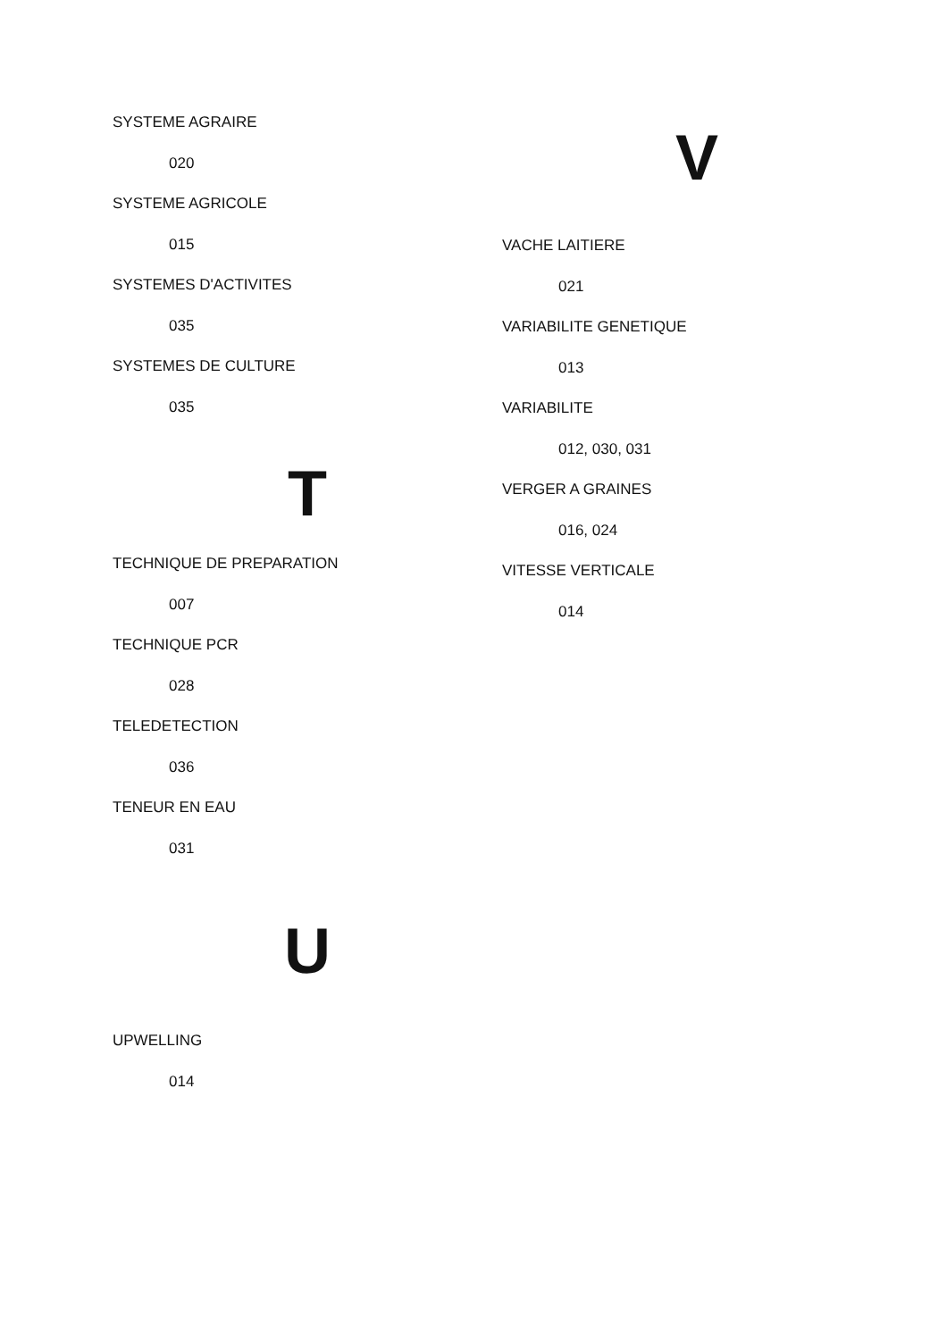SYSTEME AGRAIRE
020
SYSTEME AGRICOLE
015
SYSTEMES D'ACTIVITES
035
SYSTEMES DE CULTURE
035
T
TECHNIQUE DE PREPARATION
007
TECHNIQUE PCR
028
TELEDETECTION
036
TENEUR EN EAU
031
U
UPWELLING
014
V
VACHE LAITIERE
021
VARIABILITE GENETIQUE
013
VARIABILITE
012, 030, 031
VERGER A GRAINES
016, 024
VITESSE VERTICALE
014